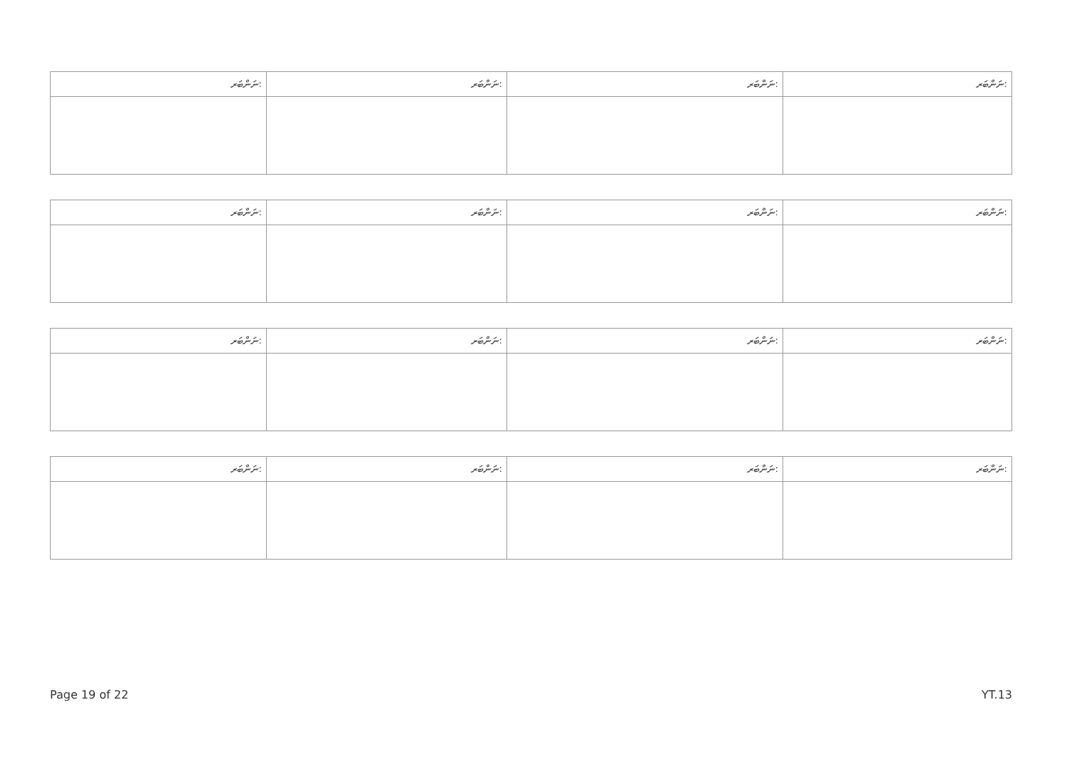| ނަންބަރ: | ނަންބަރ: | ނަންބަރ: | ނަންބަރ: |
| --- | --- | --- | --- |
| ނަންބަރ: | ނަންބަރ: | ނަންބަރ: | ނަންބަރ: |
| --- | --- | --- | --- |
| ނަންބަރ: | ނަންބަރ: | ނަންބަރ: | ނަންބަރ: |
| --- | --- | --- | --- |
| ނަންބަރ: | ނަންބަރ: | ނަންބަރ: | ނަންބަރ: |
| --- | --- | --- | --- |
Page 19 of 22 YT.13